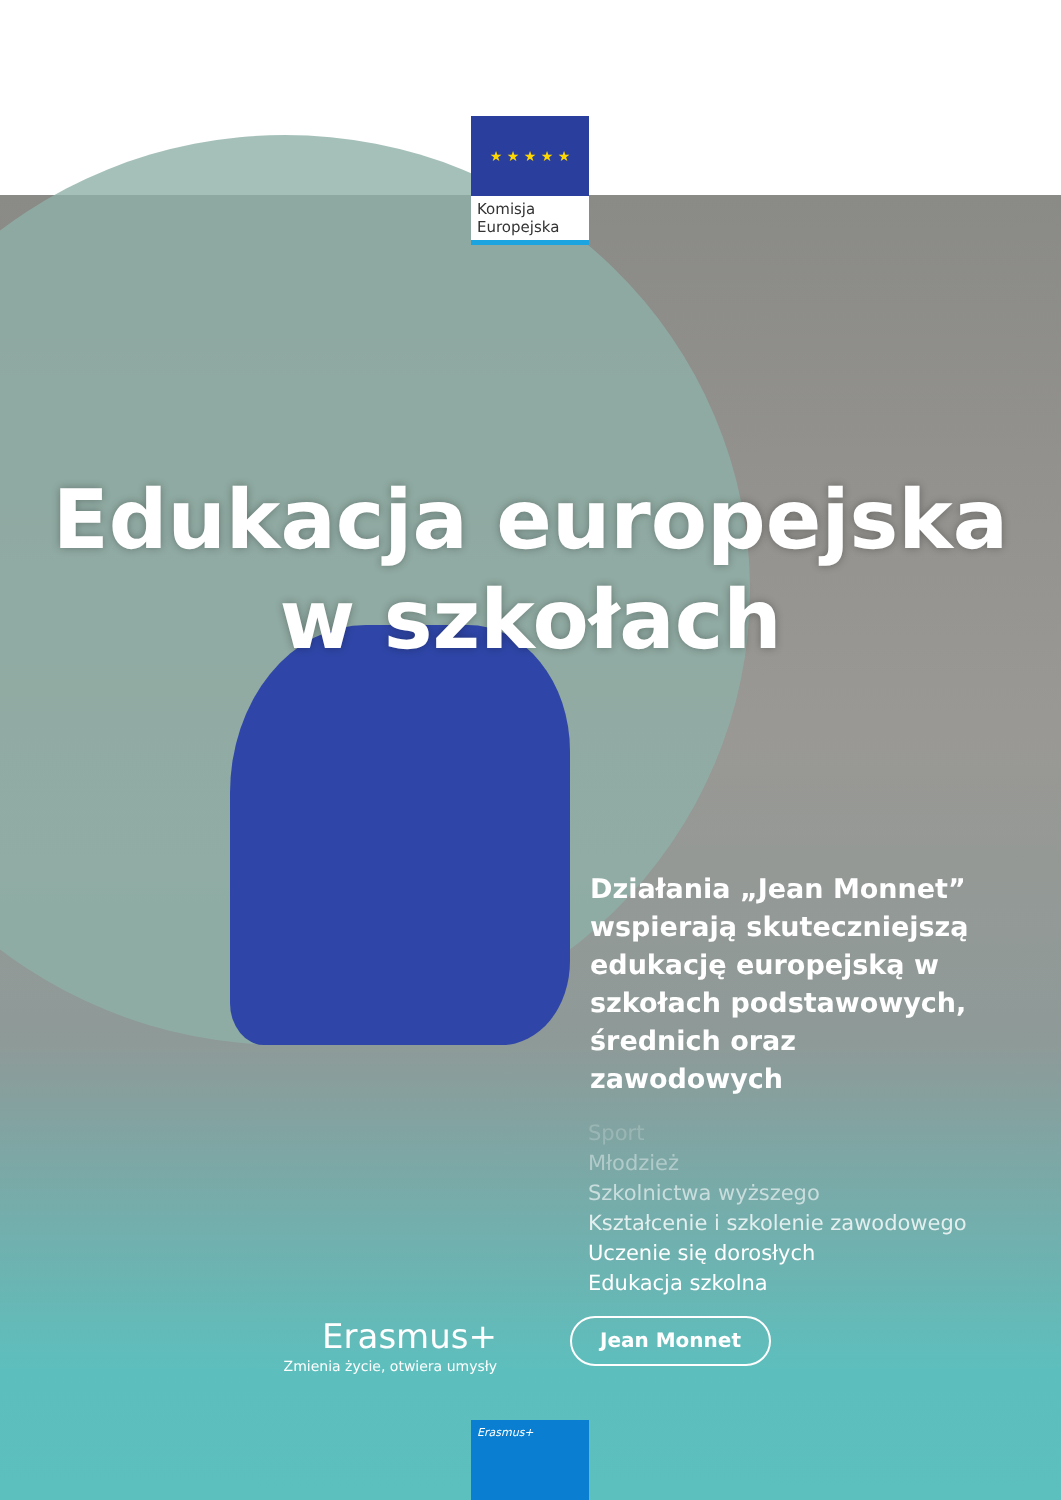★ ★ ★ ★ ★
Komisja
Europejska
Edukacja europejska
w szkołach
Działania „Jean Monnet” wspierają skuteczniejszą edukację europejską w szkołach podstawowych, średnich oraz zawodowych
Sport
Młodzież
Szkolnictwa wyższego
Kształcenie i szkolenie zawodowego
Uczenie się dorosłych
Edukacja szkolna
Erasmus+
Zmienia życie, otwiera umysły
Jean Monnet
Erasmus+